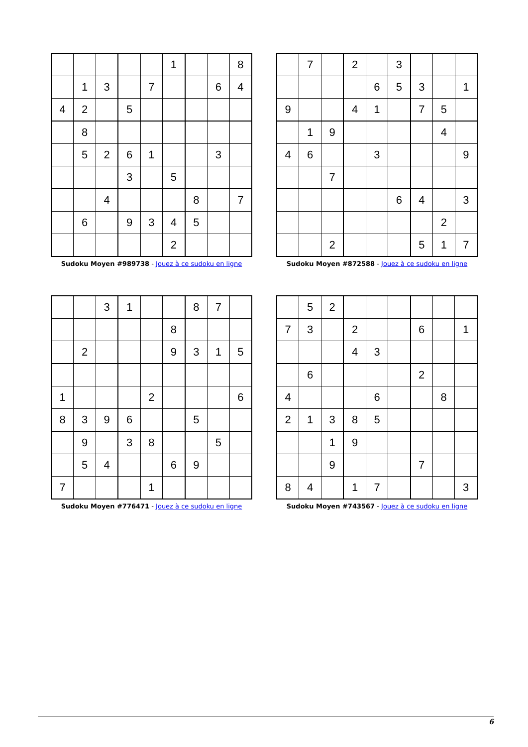| | | | | | 1 | | | 8 |
| | 1 | 3 | | 7 | | | 6 | 4 |
| 4 | 2 | | 5 | | | | | |
| | 8 | | | | | | | |
| | 5 | 2 | 6 | 1 | | | 3 | |
| | | | 3 | | 5 | | | |
| | | 4 | | | | 8 | | 7 |
| | 6 | | 9 | 3 | 4 | 5 | | |
| | | | | | 2 | | | |
Sudoku Moyen #989738 - Jouez à ce sudoku en ligne
| | 7 | | 2 | | 3 | | | |
| | | | | 6 | 5 | 3 | | 1 |
| 9 | | | 4 | 1 | | 7 | 5 | |
| | 1 | 9 | | | | | 4 | |
| 4 | 6 | | | 3 | | | | 9 |
| | | 7 | | | | | | |
| | | | | | 6 | 4 | | 3 |
| | | | | | | | 2 | |
| | | 2 | | | | 5 | 1 | 7 |
Sudoku Moyen #872588 - Jouez à ce sudoku en ligne
| | | 3 | 1 | | | 8 | 7 | |
| | | | | | 8 | | | |
| | 2 | | | | 9 | 3 | 1 | 5 |
| 1 | | | | 2 | | | | 6 |
| 8 | 3 | 9 | 6 | | | 5 | | |
| | 9 | | 3 | 8 | | | 5 | |
| | 5 | 4 | | | 6 | 9 | | |
| 7 | | | | 1 | | | | |
Sudoku Moyen #776471 - Jouez à ce sudoku en ligne
| | 5 | 2 | | | | | | |
| 7 | 3 | | 2 | | | 6 | | 1 |
| | | | 4 | 3 | | | | |
| | 6 | | | | | 2 | | |
| 4 | | | | 6 | | | 8 | |
| 2 | 1 | 3 | 8 | 5 | | | | |
| | | 1 | 9 | | | | | |
| | | 9 | | | | 7 | | |
| 8 | 4 | | 1 | 7 | | | | 3 |
Sudoku Moyen #743567 - Jouez à ce sudoku en ligne
6